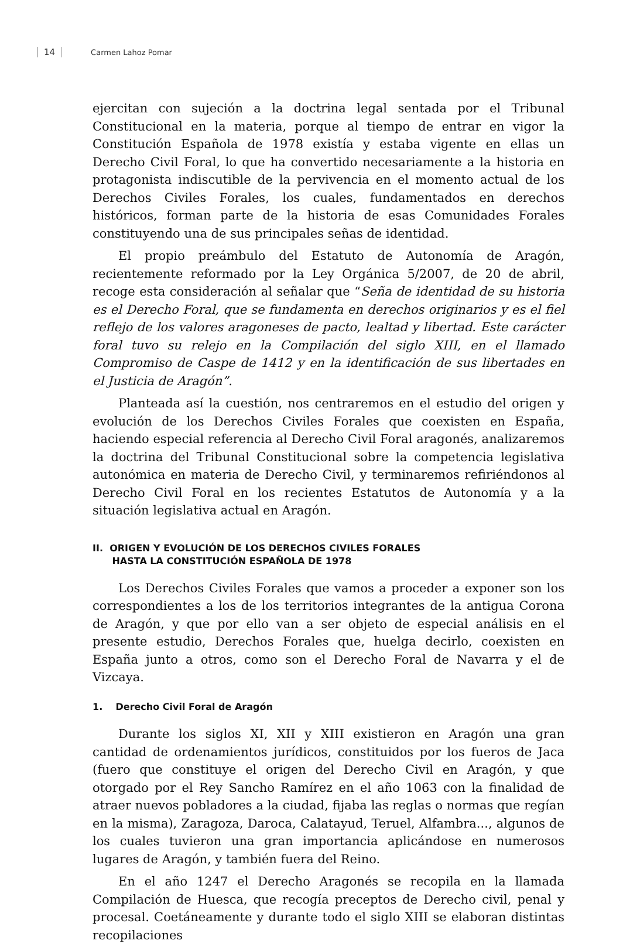14 Carmen Lahoz Pomar
ejercitan con sujeción a la doctrina legal sentada por el Tribunal Constitucional en la materia, porque al tiempo de entrar en vigor la Constitución Española de 1978 existía y estaba vigente en ellas un Derecho Civil Foral, lo que ha convertido necesariamente a la historia en protagonista indiscutible de la pervivencia en el momento actual de los Derechos Civiles Forales, los cuales, fundamentados en derechos históricos, forman parte de la historia de esas Comunidades Forales constituyendo una de sus principales señas de identidad.
El propio preámbulo del Estatuto de Autonomía de Aragón, recientemente reformado por la Ley Orgánica 5/2007, de 20 de abril, recoge esta consideración al señalar que “Seña de identidad de su historia es el Derecho Foral, que se fundamenta en derechos originarios y es el fiel reflejo de los valores aragoneses de pacto, lealtad y libertad. Este carácter foral tuvo su relejo en la Compilación del siglo XIII, en el llamado Compromiso de Caspe de 1412 y en la identificación de sus libertades en el Justicia de Aragón”.
Planteada así la cuestión, nos centraremos en el estudio del origen y evolución de los Derechos Civiles Forales que coexisten en España, haciendo especial referencia al Derecho Civil Foral aragonés, analizaremos la doctrina del Tribunal Constitucional sobre la competencia legislativa autonómica en materia de Derecho Civil, y terminaremos refiriéndonos al Derecho Civil Foral en los recientes Estatutos de Autonomía y a la situación legislativa actual en Aragón.
II. ORIGEN Y EVOLUCIÓN DE LOS DERECHOS CIVILES FORALES
HASTA LA CONSTITUCIÓN ESPAÑOLA DE 1978
Los Derechos Civiles Forales que vamos a proceder a exponer son los correspondientes a los de los territorios integrantes de la antigua Corona de Aragón, y que por ello van a ser objeto de especial análisis en el presente estudio, Derechos Forales que, huelga decirlo, coexisten en España junto a otros, como son el Derecho Foral de Navarra y el de Vizcaya.
1. Derecho Civil Foral de Aragón
Durante los siglos XI, XII y XIII existieron en Aragón una gran cantidad de ordenamientos jurídicos, constituidos por los fueros de Jaca (fuero que constituye el origen del Derecho Civil en Aragón, y que otorgado por el Rey Sancho Ramírez en el año 1063 con la finalidad de atraer nuevos pobladores a la ciudad, fijaba las reglas o normas que regían en la misma), Zaragoza, Daroca, Calatayud, Teruel, Alfambra..., algunos de los cuales tuvieron una gran importancia aplicándose en numerosos lugares de Aragón, y también fuera del Reino.
En el año 1247 el Derecho Aragonés se recopila en la llamada Compilación de Huesca, que recogía preceptos de Derecho civil, penal y procesal. Coetáneamente y durante todo el siglo XIII se elaboran distintas recopilaciones